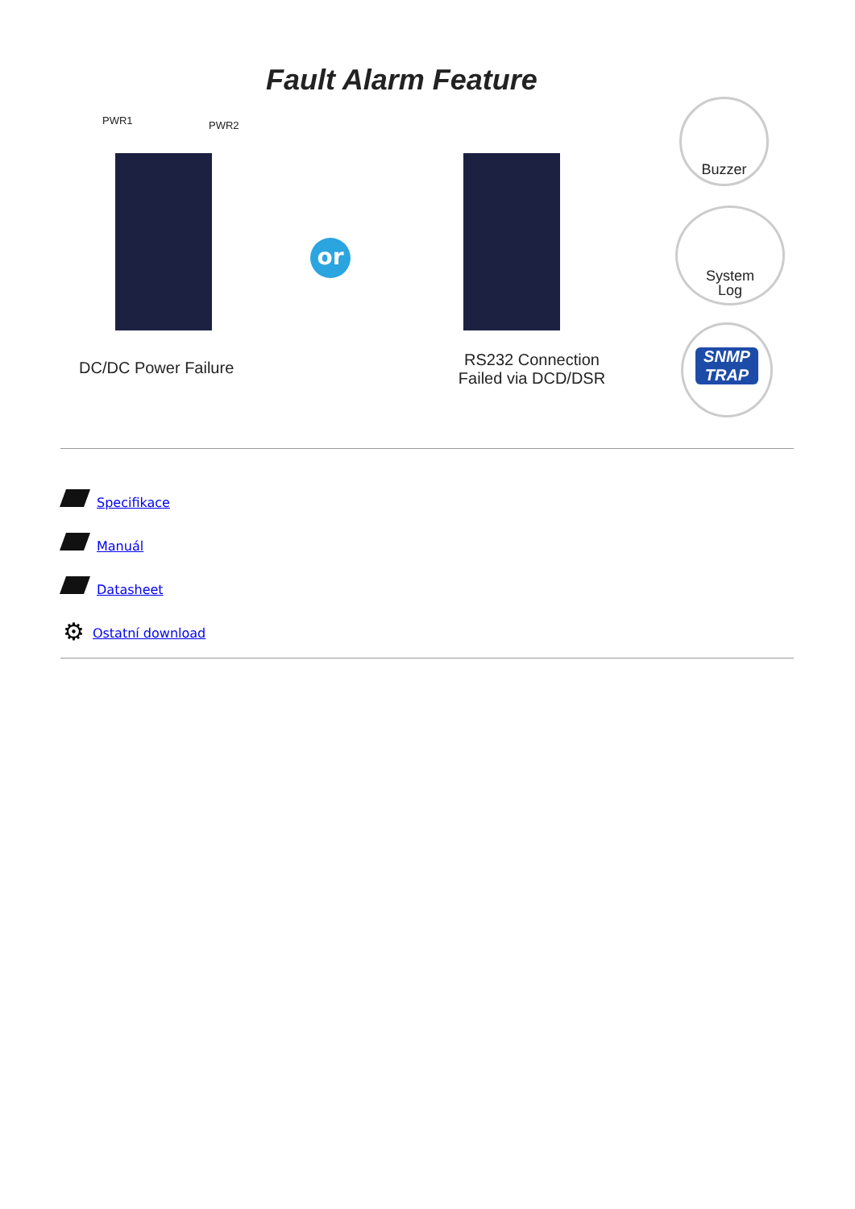Fault Alarm Feature
PWR1 PWR2
or
DC/DC Power Failure
RS232 Connection
Failed via DCD/DSR
Buzzer
System
Log
SNMP
TRAP
Specifikace
Manuál
Datasheet
⚙ Ostatní download